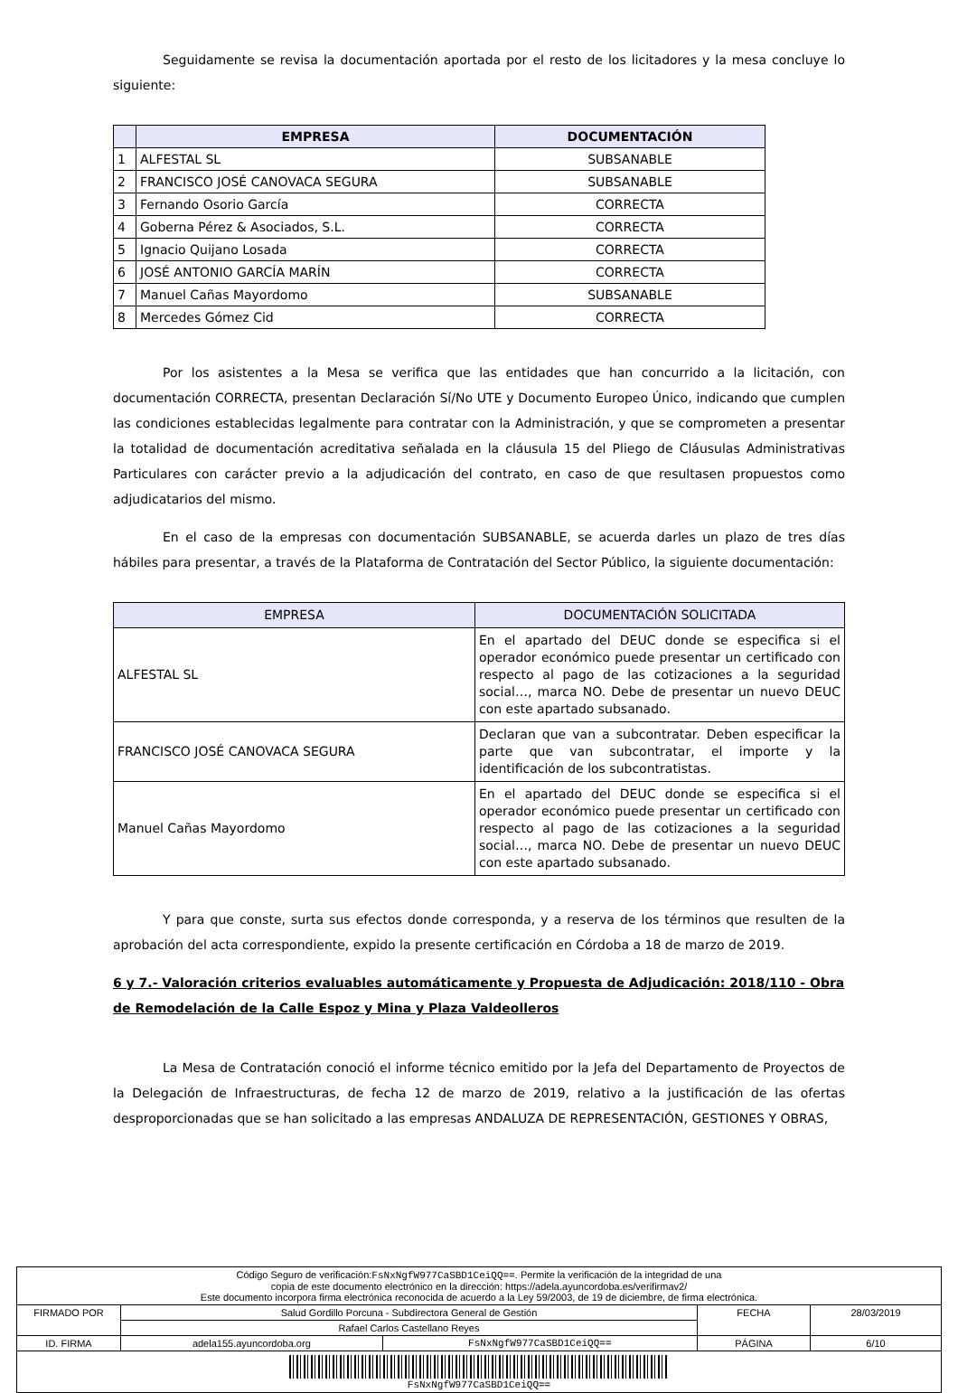Seguidamente se revisa la documentación aportada por el resto de los licitadores y la mesa concluye lo siguiente:
| | EMPRESA | DOCUMENTACIÓN |
| --- | --- | --- |
| 1 | ALFESTAL SL | SUBSANABLE |
| 2 | FRANCISCO JOSÉ CANOVACA SEGURA | SUBSANABLE |
| 3 | Fernando Osorio García | CORRECTA |
| 4 | Goberna Pérez & Asociados, S.L. | CORRECTA |
| 5 | Ignacio Quijano Losada | CORRECTA |
| 6 | JOSÉ ANTONIO GARCÍA MARÍN | CORRECTA |
| 7 | Manuel Cañas Mayordomo | SUBSANABLE |
| 8 | Mercedes Gómez Cid | CORRECTA |
Por los asistentes a la Mesa se verifica que las entidades que han concurrido a la licitación, con documentación CORRECTA, presentan Declaración Sí/No UTE y Documento Europeo Único, indicando que cumplen las condiciones establecidas legalmente para contratar con la Administración, y que se comprometen a presentar la totalidad de documentación acreditativa señalada en la cláusula 15 del Pliego de Cláusulas Administrativas Particulares con carácter previo a la adjudicación del contrato, en caso de que resultasen propuestos como adjudicatarios del mismo.
En el caso de la empresas con documentación SUBSANABLE, se acuerda darles un plazo de tres días hábiles para presentar, a través de la Plataforma de Contratación del Sector Público, la siguiente documentación:
| EMPRESA | DOCUMENTACIÓN SOLICITADA |
| --- | --- |
| ALFESTAL SL | En el apartado del DEUC donde se especifica si el operador económico puede presentar un certificado con respecto al pago de las cotizaciones a la seguridad social…, marca NO. Debe de presentar un nuevo DEUC con este apartado subsanado. |
| FRANCISCO JOSÉ CANOVACA SEGURA | Declaran que van a subcontratar. Deben especificar la parte que van subcontratar, el importe y la identificación de los subcontratistas. |
| Manuel Cañas Mayordomo | En el apartado del DEUC donde se especifica si el operador económico puede presentar un certificado con respecto al pago de las cotizaciones a la seguridad social…, marca NO. Debe de presentar un nuevo DEUC con este apartado subsanado. |
Y para que conste, surta sus efectos donde corresponda, y a reserva de los términos que resulten de la aprobación del acta correspondiente, expido la presente certificación en Córdoba a 18 de marzo de 2019.
6 y 7.- Valoración criterios evaluables automáticamente y Propuesta de Adjudicación: 2018/110 - Obra de Remodelación de la Calle Espoz y Mina y Plaza Valdeolleros
La Mesa de Contratación conoció el informe técnico emitido por la Jefa del Departamento de Proyectos de la Delegación de Infraestructuras, de fecha 12 de marzo de 2019, relativo a la justificación de las ofertas desproporcionadas que se han solicitado a las empresas ANDALUZA DE REPRESENTACIÓN, GESTIONES Y OBRAS,
| Código Seguro de verificación: FsNxNgfW977CaSBD1CeiQQ== . Permite la verificación de la integridad de una copia de este documento electrónico en la dirección: https://adela.ayuncordoba.es/verifirmav2/ Este documento incorpora firma electrónica reconocida de acuerdo a la Ley 59/2003, de 19 de diciembre, de firma electrónica. | | | | |
| FIRMADO POR | Salud Gordillo Porcuna - Subdirectora General de Gestión | | FECHA | 28/03/2019 |
| | Rafael Carlos Castellano Reyes | | | |
| ID. FIRMA | adela155.ayuncordoba.org | FsNxNgfW977CaSBD1CeiQQ== | PÁGINA | 6/10 |
| FsNxNgfW977CaSBD1CeiQQ== | | | | |